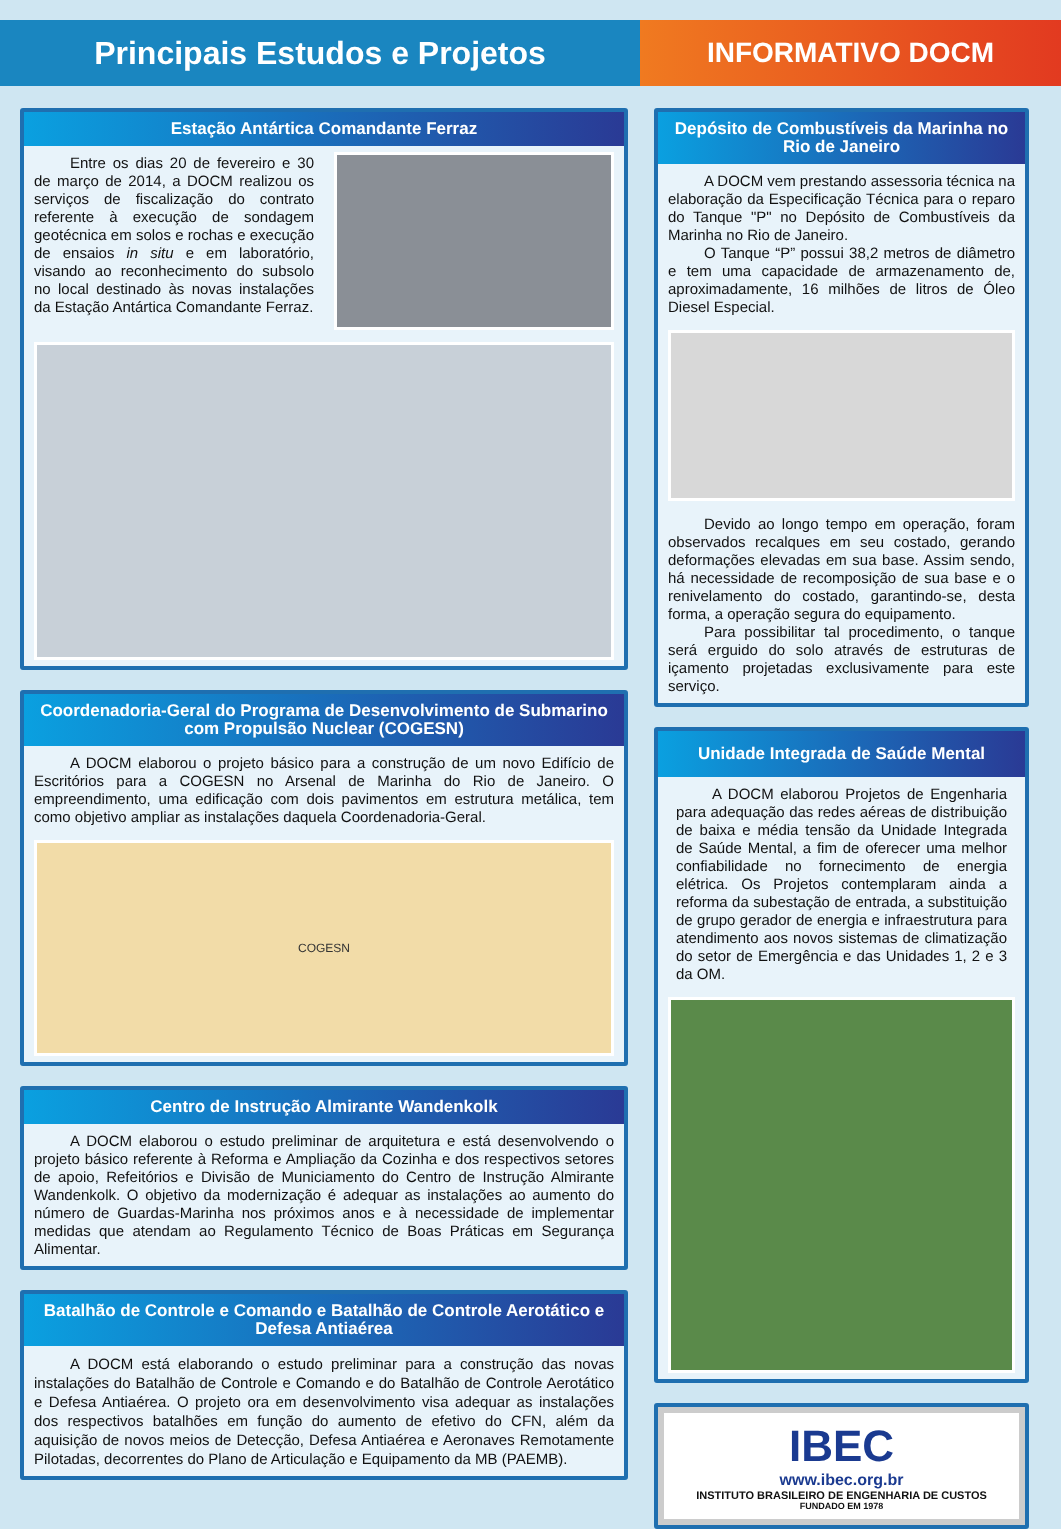Principais Estudos e Projetos INFORMATIVO DOCM
Estação Antártica Comandante Ferraz
Entre os dias 20 de fevereiro e 30 de março de 2014, a DOCM realizou os serviços de fiscalização do contrato referente à execução de sondagem geotécnica em solos e rochas e execução de ensaios in situ e em laboratório, visando ao reconhecimento do subsolo no local destinado às novas instalações da Estação Antártica Comandante Ferraz.
Coordenadoria-Geral do Programa de Desenvolvimento de Submarino com Propulsão Nuclear (COGESN)
A DOCM elaborou o projeto básico para a construção de um novo Edifício de Escritórios para a COGESN no Arsenal de Marinha do Rio de Janeiro. O empreendimento, uma edificação com dois pavimentos em estrutura metálica, tem como objetivo ampliar as instalações daquela Coordenadoria-Geral.
COGESN
Centro de Instrução Almirante Wandenkolk
A DOCM elaborou o estudo preliminar de arquitetura e está desenvolvendo o projeto básico referente à Reforma e Ampliação da Cozinha e dos respectivos setores de apoio, Refeitórios e Divisão de Municiamento do Centro de Instrução Almirante Wandenkolk. O objetivo da modernização é adequar as instalações ao aumento do número de Guardas-Marinha nos próximos anos e à necessidade de implementar medidas que atendam ao Regulamento Técnico de Boas Práticas em Segurança Alimentar.
Batalhão de Controle e Comando e Batalhão de Controle Aerotático e Defesa Antiaérea
A DOCM está elaborando o estudo preliminar para a construção das novas instalações do Batalhão de Controle e Comando e do Batalhão de Controle Aerotático e Defesa Antiaérea. O projeto ora em desenvolvimento visa adequar as instalações dos respectivos batalhões em função do aumento de efetivo do CFN, além da aquisição de novos meios de Detecção, Defesa Antiaérea e Aeronaves Remotamente Pilotadas, decorrentes do Plano de Articulação e Equipamento da MB (PAEMB).
Depósito de Combustíveis da Marinha no Rio de Janeiro
A DOCM vem prestando assessoria técnica na elaboração da Especificação Técnica para o reparo do Tanque "P" no Depósito de Combustíveis da Marinha no Rio de Janeiro.
O Tanque “P” possui 38,2 metros de diâmetro e tem uma capacidade de armazenamento de, aproximadamente, 16 milhões de litros de Óleo Diesel Especial.
Devido ao longo tempo em operação, foram observados recalques em seu costado, gerando deformações elevadas em sua base. Assim sendo, há necessidade de recomposição de sua base e o renivelamento do costado, garantindo-se, desta forma, a operação segura do equipamento.
Para possibilitar tal procedimento, o tanque será erguido do solo através de estruturas de içamento projetadas exclusivamente para este serviço.
Unidade Integrada de Saúde Mental
A DOCM elaborou Projetos de Engenharia para adequação das redes aéreas de distribuição de baixa e média tensão da Unidade Integrada de Saúde Mental, a fim de oferecer uma melhor confiabilidade no fornecimento de energia elétrica. Os Projetos contemplaram ainda a reforma da subestação de entrada, a substituição de grupo gerador de energia e infraestrutura para atendimento aos novos sistemas de climatização do setor de Emergência e das Unidades 1, 2 e 3 da OM.
IBEC
www.ibec.org.br
INSTITUTO BRASILEIRO DE ENGENHARIA DE CUSTOS
FUNDADO EM 1978